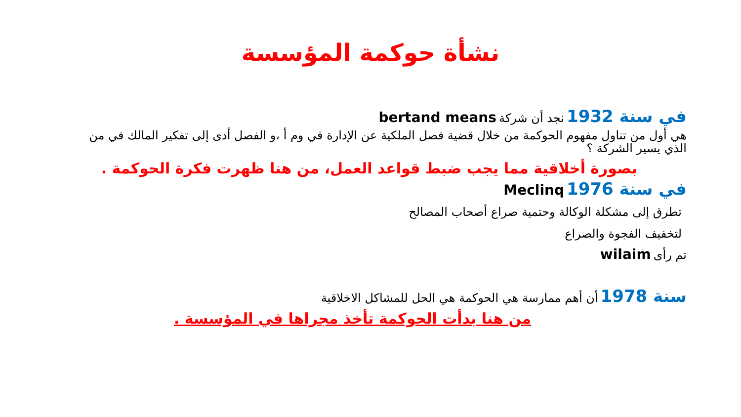نشأة حوكمة المؤسسة
في سنة 1932 نجد أن شركة bertand means
هي أول من تناول مفهوم الحوكمة من خلال قضية فصل الملكية عن الإدارة في وم أ ،و الفصل أدى إلى تفكير المالك في من الذي يسير الشركة ؟
بصورة أخلاقية مما يجب ضبط قواعد العمل، من هنا ظهرت فكرة الحوكمة .
في سنة 1976 Meclinq
تطرق إلى مشكلة الوكالة وحتمية صراع أصحاب المصالح
لتخفيف الفجوة والصراع
تم رأى wilaim
سنة 1978 أن أهم ممارسة هي الحوكمة هي الحل للمشاكل الاخلاقية
من هنا بدأت الحوكمة تأخذ مجراها في المؤسسة .